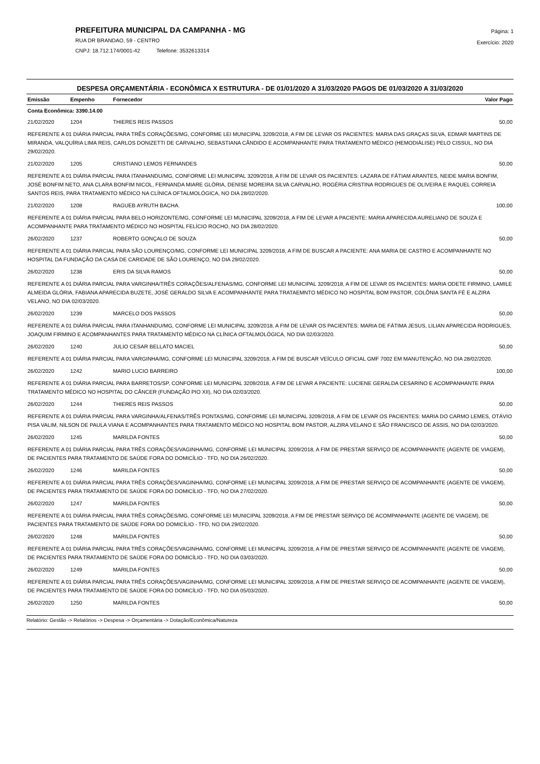PREFEITURA MUNICIPAL DA CAMPANHA - MG
RUA DR BRANDAO, 59 - CENTRO
CNPJ: 18.712.174/0001-42 Telefone: 3532613314
Página: 1
Exercício: 2020
DESPESA ORÇAMENTÁRIA - ECONÔMICA X ESTRUTURA - DE 01/01/2020 A 31/03/2020 PAGOS DE 01/03/2020 A 31/03/2020
| Emissão | Empenho | Fornecedor | Valor Pago |
| --- | --- | --- | --- |
| Conta Econômica: 3390.14.00 | | | |
| 21/02/2020 | 1204 | THIERES REIS PASSOS | 50,00 |
| REFERENTE A 01 DIÁRIA PARCIAL PARA TRÊS CORAÇÕES/MG, CONFORME LEI MUNICIPAL 3209/2018, A FIM DE LEVAR OS PACIENTES: MARIA DAS GRAÇAS SILVA, EDMAR MARTINS DE MIRANDA, VALQUÍRIA LIMA REIS, CARLOS DONIZETTI DE CARVALHO, SEBASTIANA CÂNDIDO E ACOMPANHANTE PARA TRATAMENTO MÉDICO (HEMODIÁLISE) PELO CISSUL, NO DIA 29/02/2020. | | | |
| 21/02/2020 | 1205 | CRISTIANO LEMOS FERNANDES | 50,00 |
| REFERENTE A 01 DIÁRIA PARCIAL PARA ITANHANDU/MG, CONFORME LEI MUNICIPAL 3209/2018, A FIM DE LEVAR OS PACIENTES: LAZARA DE FÁTIAM ARANTES, NEIDE MARIA BONFIM, JOSÉ BONFIM NETO, ANA CLARA BONFIM NICOL, FERNANDA MIARE GLÓRIA, DENISE MOREIRA SILVA CARVALHO, ROGÉRIA CRISTINA RODRIGUES DE OLIVEIRA E RAQUEL CORREIA SANTOS REIS, PARA TRATAMENTO MÉDICO NA CLÍNICA OFTALMOLÓGICA, NO DIA 28/02/2020. | | | |
| 21/02/2020 | 1208 | RAGUEB AYRUTH BACHA. | 100,00 |
| REFERENTE A 01 DIÁRIA PARCIAL PARA BELO HORIZONTE/MG, CONFORME LEI MUNICIPAL 3209/2018, A FIM DE LEVAR A PACIENTE: MARIA APARECIDA AURELIANO DE SOUZA E ACOMPANHANTE PARA TRATAMENTO MÉDICO NO HOSPITAL FELÍCIO ROCHO, NO DIA 28/02/2020. | | | |
| 26/02/2020 | 1237 | ROBERTO GONÇALO DE SOUZA | 50,00 |
| REFERENTE A 01 DIÁRIA PARCIAL PARA SÃO LOURENÇO/MG, CONFORME LEI MUNICIPAL 3209/2018, A FIM DE BUSCAR A PACIENTE: ANA MARIA DE CASTRO E ACOMPANHANTE NO HOSPITAL DA FUNDAÇÃO DA CASA DE CARIDADE DE SÃO LOURENÇO, NO DIA 29/02/2020. | | | |
| 26/02/2020 | 1238 | ERIS DA SILVA RAMOS | 50,00 |
| REFERENTE A 01 DIÁRIA PARCIAL PARA VARGINHA/TRÊS CORAÇÕES/ALFENAS/MG, CONFORME LEI MUNICIPAL 3209/2018, A FIM DE LEVAR 0S PACIENTES: MARIA ODETE FIRMINO, LAMILE ALMEIDA GLÓRIA, FABIANA APARECIDA BUZETE, JOSÉ GERALDO SILVA E ACOMPANHANTE PARA TRATAEMNTO MÉDICO NO HOSPITAL BOM PASTOR, COLÔNIA SANTA FÉ E ALZIRA VELANO, NO DIA 02/03/2020. | | | |
| 26/02/2020 | 1239 | MARCELO DOS PASSOS | 50,00 |
| REFERENTE A 01 DIÁRIA PARCIAL PARA ITANHANDU/MG, CONFORME LEI MUNICIPAL 3209/2018, A FIM DE LEVAR OS PACIENTES: MARIA DE FÁTIMA JESUS, LILIAN APARECIDA RODRIGUES, JOAQUIM FIRMINO E ACOMPANHANTES PARA TRATAMENTO MÉDICO NA CLÍNICA OFTALMOLÓGICA, NO DIA 02/03/2020. | | | |
| 26/02/2020 | 1240 | JULIO CESAR BELLATO MACIEL | 50,00 |
| REFERENTE A 01 DIÁRIA PARCIAL PARA VARGINHA/MG, CONFORME LEI MUNICIPAL 3209/2018, A FIM DE BUSCAR VEÍCULO OFICIAL GMF 7002 EM MANUTENÇÃO, NO DIA 28/02/2020. | | | |
| 26/02/2020 | 1242 | MARIO LUCIO BARREIRO | 100,00 |
| REFERENTE A 01 DIÁRIA PARCIAL PARA BARRETOS/SP, CONFORME LEI MUNICIPAL 3209/2018, A FIM DE LEVAR A PACIENTE: LUCIENE GERALDA CESARINO E ACOMPANHANTE PARA TRATAMENTO MÉDICO NO HOSPITAL DO CÂNCER (FUNDAÇÃO PIO XII), NO DIA 02/03/2020. | | | |
| 26/02/2020 | 1244 | THIERES REIS PASSOS | 50,00 |
| REFERENTE A 01 DIÁRIA PARCIAL PARA VARGINHA/ALFENAS/TRÊS PONTAS/MG, CONFORME LEI MUNICIPAL 3209/2018, A FIM DE LEVAR OS PACIENTES: MARIA DO CARMO LEMES, OTÁVIO PISA VALIM, NILSON DE PAULA VIANA E ACOMPANHANTES PARA TRATAMENTO MÉDICO NO HOSPITAL BOM PASTOR, ALZIRA VELANO E SÃO FRANCISCO DE ASSIS, NO DIA 02/03/2020. | | | |
| 26/02/2020 | 1245 | MARILDA FONTES | 50,00 |
| REFERENTE A 01 DIÁRIA PARCIAL PARA TRÊS CORAÇÕES/VAGINHA/MG, CONFORME LEI MUNICIPAL 3209/2018, A FIM DE PRESTAR SERVIÇO DE ACOMPANHANTE (AGENTE DE VIAGEM), DE PACIENTES PARA TRATAMENTO DE SAÚDE FORA DO DOMICÍLIO - TFD, NO DIA 26/02/2020. | | | |
| 26/02/2020 | 1246 | MARILDA FONTES | 50,00 |
| REFERENTE A 01 DIÁRIA PARCIAL PARA TRÊS CORAÇÕES/VAGINHA/MG, CONFORME LEI MUNICIPAL 3209/2018, A FIM DE PRESTAR SERVIÇO DE ACOMPANHANTE (AGENTE DE VIAGEM), DE PACIENTES PARA TRATAMENTO DE SAÚDE FORA DO DOMICÍLIO - TFD, NO DIA 27/02/2020. | | | |
| 26/02/2020 | 1247 | MARILDA FONTES | 50,00 |
| REFERENTE A 01 DIÁRIA PARCIAL PARA TRÊS CORAÇÕES/MG, CONFORME LEI MUNICIPAL 3209/2018, A FIM DE PRESTAR SERVIÇO DE ACOMPANHANTE (AGENTE DE VIAGEM), DE PACIENTES PARA TRATAMENTO DE SAÚDE FORA DO DOMICÍLIO - TFD, NO DIA 29/02/2020. | | | |
| 26/02/2020 | 1248 | MARILDA FONTES | 50,00 |
| REFERENTE A 01 DIÁRIA PARCIAL PARA TRÊS CORAÇÕES/VAGINHA/MG, CONFORME LEI MUNICIPAL 3209/2018, A FIM DE PRESTAR SERVIÇO DE ACOMPANHANTE (AGENTE DE VIAGEM), DE PACIENTES PARA TRATAMENTO DE SAÚDE FORA DO DOMICÍLIO - TFD, NO DIA 03/03/2020. | | | |
| 26/02/2020 | 1249 | MARILDA FONTES | 50,00 |
| REFERENTE A 01 DIÁRIA PARCIAL PARA TRÊS CORAÇÕES/VAGINHA/MG, CONFORME LEI MUNICIPAL 3209/2018, A FIM DE PRESTAR SERVIÇO DE ACOMPANHANTE (AGENTE DE VIAGEM), DE PACIENTES PARA TRATAMENTO DE SAÚDE FORA DO DOMICÍLIO - TFD, NO DIA 05/03/2020. | | | |
| 26/02/2020 | 1250 | MARILDA FONTES | 50,00 |
Relatório: Gestão -> Relatórios -> Despesa -> Orçamentária -> Dotação/Econômica/Natureza